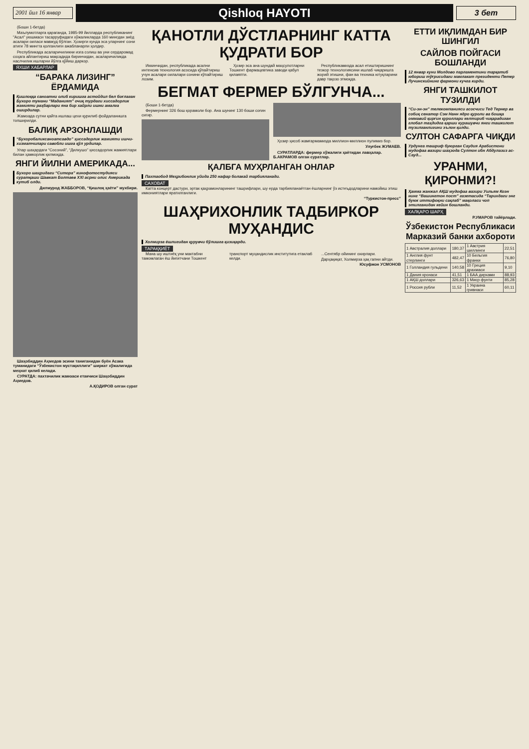2001 йил 16 январ
Qishloq HAYOTI
3 бет
(Боши 1-бетда)
Маълумотларга қараганда, 1985-99 йилларда республиканинг "Асал" уюшмаси тасарруфидаги хўжаликларда 160 мингдан зиёд асалари оиласи мавжуд бўлган. Ҳозирги кунда эса уларнинг сони атиги 78 мингта қолганлиги ажабланарли ҳолдир.
Республикада асаларичиликни изга солиш ва уни сердаромад соҳага айлантириш мақсадида биринчидан, асаларичиликда наслчилик ишларни йўлга қўйиш даркор.
ЯХШИ ХАБАРЛАР
“БАРАКА ЛИЗИНГ” ЁРДАМИДА
Қишлоққа саноатни олиб киришга астойдил бел боғлаган Бухоро тумани “Маданият” очиқ турдаги хиссадорлик жамияти раҳбарлари яна бир хайрли ишни амалга оширдилар.
Жамоада сутни қайта ишлаш цехи қурилиб фойдаланишга топширилди.
БАЛИҚ АРЗОНЛАШДИ
“Бухоробаликсаноатсавдо” ҳиссадорлик жамияти ишчи-хизматчилари савобли ишга қўл урдилар.
Улар шаҳардаги “Сосоний”, “Дилкушо” ҳиссадорлик жамиятлари билан ҳамкорлик қилмоқда.
ЯНГИ ЙИЛНИ АМЕРИКАДА...
Бухоро шаҳридаги “Ситора” кинофотостудияси суратқаши Шавкат Болтаев XXI асрни олис Америкада кутиб олди.
Дилмурод ЖАББОРОВ, “Қишлоқ ҳаёти” мухбири.
Шаҳобиддин Аҳмедов эсини таниганидан буён Асака туманидаги “Ўзбекистон мустақиллиги” ширкат хўжалигида меҳнат қилиб келади.
СУРАТДА: пахтачилик жамоаси етакчиси Шаҳобиддин Аҳмедов.
А.ҚОДИРОВ олган сурат
ҚАНОТЛИ ДЎСТЛАРНИНГ КАТТА ҚУДРАТИ БОР
Иккинчидан, республикада асални интенсив технология асосида қўпайтириш учун асалари оилалари сонини кўпайтириш лозим.
Ҳозир эса ана шундай маҳсулотларни Тошкент фармацевтика заводи қабул қилаяпти.
Республикамизда асал етиштиришнинг тезкор технологиясини ишлаб чиқаришга жорий этишни, фан ва техника ютуқларини давр тақозо этмоқда.
БЕГМАТ ФЕРМЕР БЎЛГУНЧА...
(Боши 1-бетда)
Фермернинг 326 бош қорамоли бор. Ана шунинг 130 боши соғин сигир.
Ҳозир ҳисоб жамғармамизда миллион-миллион пулимиз бор.
Улуғбек ЖУМАЕВ.
СУРАТЛАРДА: фермер хўжалиги ҳаётидан лавҳалар. Б.АКРАМОВ олган суратлар.
ҚАЛБГА МУҲРЛАНГАН ОНЛАР
Пахтаобод Меҳрибонлик уйида 250 нафар болакай тарбияланади.
САХОВАТ
Катта концерт дастури, эртак қаҳрамонларининг ташрифлари, шу ерда тарбияланаётган ёшларнинг ўз истеъдодларини намойиш этиш имкониятлари яратилганлиги.
“Туркистон-пресс”
ШАҲРИХОНЛИК ТАДБИРКОР МУҲАНДИС
Холмирза ёшлигидан қурувчи бўлишга қизиқарди.
ТАРАҚҚИЁТ
Мана шу иштиёқ уни мактабни тамомлаган ёш йигитчани Тошкент транспорт муҳандислик институтига етаклаб келди.
...Сентябр ойининг охирлари.
Дарҳақиқат, Холмирза ҳақ гапни айтди.
Юсуфжон УСМОНОВ
ЕТТИ ИҚЛИМДАН БИР ШИНГИЛ
САЙЛОВ ПОЙГАСИ БОШЛАНДИ
12 январ куни Молдово парламентини тарқатиб юбориш тўғрисидаги мамлакат президенти Петер Лучинскийнинг фармони кучга кирди.
ЯНГИ ТАШКИЛОТ ТУЗИЛДИ
“Си-эн-эн” телекомпанияси асосчиси Тед Тернер ва собиқ сенатор Сэм Нанн ядро қуроли ва бошқа оммавий қирғин қуроллари келтириб чиқарадиган глобал таҳдидга қарши курашувчи янги ташкилот тузилганлигини эълон қилди.
СУЛТОН САФАРГА ЧИҚДИ
Урдунга ташриф буюрган Саудия Арабистони мудофаа вазири шаҳзода Султон ибн Абдулазиз ас-Сауд...
УРАНМИ, ҚИРОНМИ?!
Ҳамма жанжал АҚШ мудофаа вазири Уильям Коэн нинг “Вашингтон пост” газетасида “Тарихдаги энг буюк иттифоқни сақлаб” мақоласи чоп этилганидан кейин бошланди.
ХАЛҚАРО ШАРҲ
Р.УМАРОВ тайёрлади.
Ўзбекистон Республикаси Марказий банки ахбороти
| 1 Австралия доллари | 180,37 | 1 Австрия шиллинги | 22,51 |
| 1 Англия фунт стерлинги | 482,47 | 10 Бельгия франки | 76,80 |
| 1 Голландия гульдени | 140,58 | 10 Греция драхмаси | 9,10 |
| 1 Дания кронаси | 41,51 | 1 БАА дирхами | 88,93 |
| 1 АҚШ доллари | 326,63 | 1 Миср фунти | 85,28 |
| 1 Россия рубли | 11,52 | 1 Украина гривнаси | 60,11 |